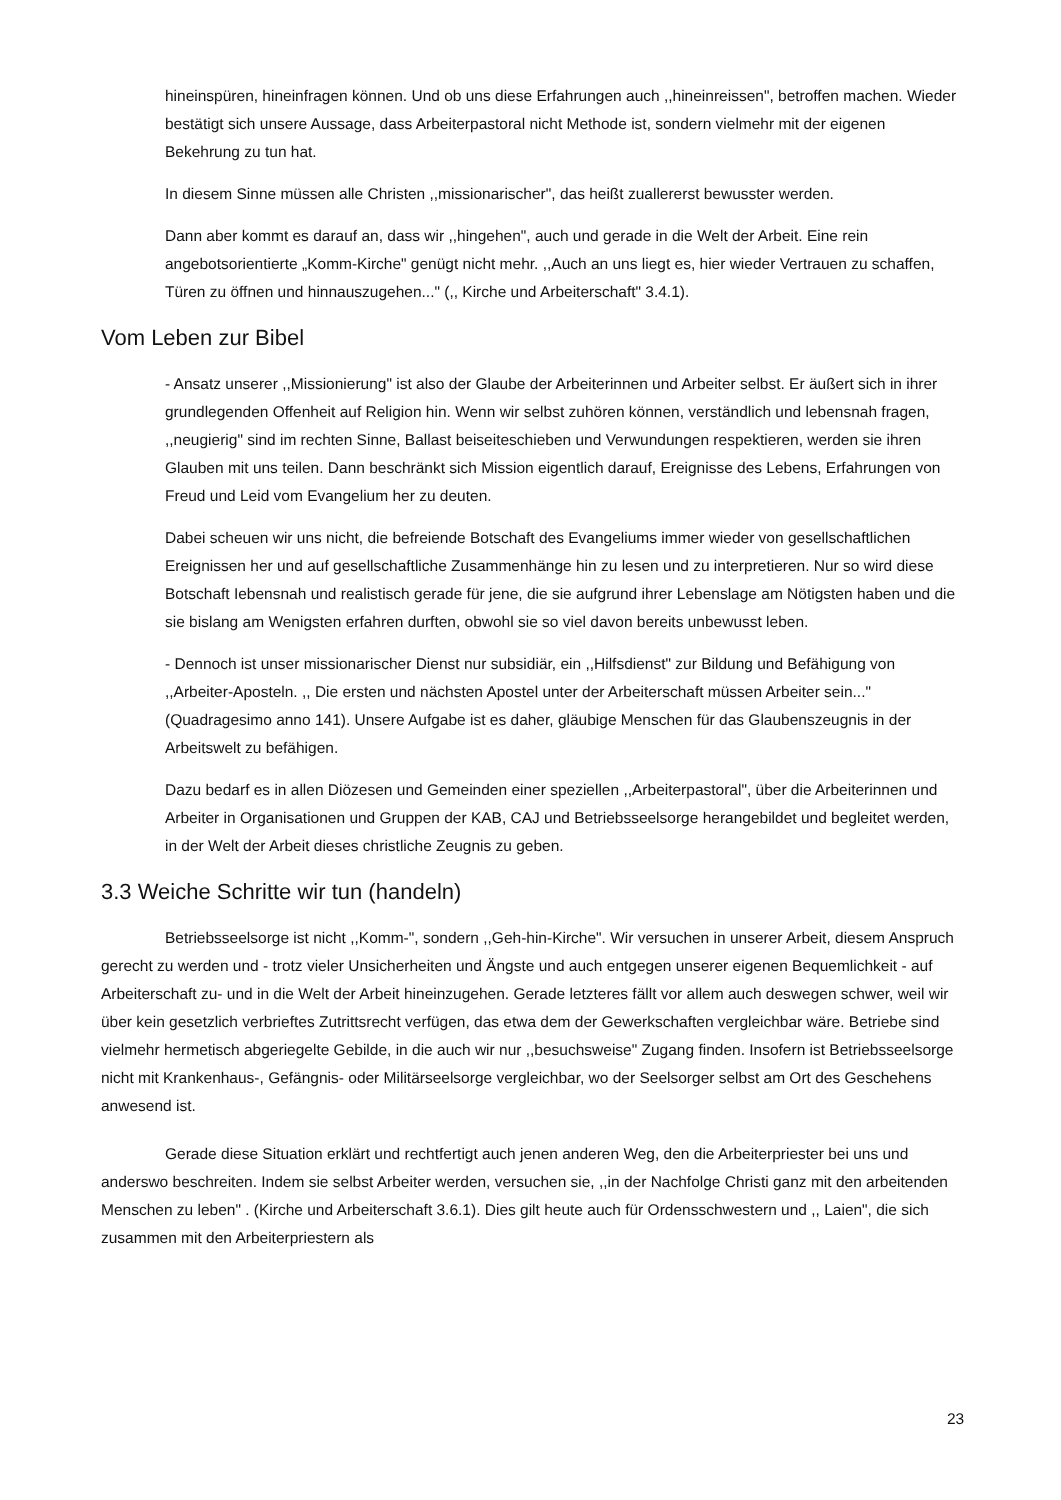hineinspüren, hineinfragen können. Und ob uns diese Erfahrungen auch ,,hineinreissen", betroffen machen. Wieder bestätigt sich unsere Aussage, dass Arbeiterpastoral nicht Methode ist, sondern vielmehr mit der eigenen Bekehrung zu tun hat.
In diesem Sinne müssen alle Christen ,,missionarischer", das heißt zuallererst bewusster werden.
Dann aber kommt es darauf an, dass wir ,,hingehen", auch und gerade in die Welt der Arbeit. Eine rein angebotsorientierte „Komm-Kirche" genügt nicht mehr. ,,Auch an uns liegt es, hier wieder Vertrauen zu schaffen, Türen zu öffnen und hinnauszugehen..." (,, Kirche und Arbeiterschaft" 3.4.1).
Vom Leben zur Bibel
- Ansatz unserer ,,Missionierung" ist also der Glaube der Arbeiterinnen und Arbeiter selbst. Er äußert sich in ihrer grundlegenden Offenheit auf Religion hin. Wenn wir selbst zuhören können, verständlich und lebensnah fragen, ,,neugierig" sind im rechten Sinne, Ballast beiseiteschieben und Verwundungen respektieren, werden sie ihren Glauben mit uns teilen. Dann beschränkt sich Mission eigentlich darauf, Ereignisse des Lebens, Erfahrungen von Freud und Leid vom Evangelium her zu deuten.
Dabei scheuen wir uns nicht, die befreiende Botschaft des Evangeliums immer wieder von gesellschaftlichen Ereignissen her und auf gesellschaftliche Zusammenhänge hin zu lesen und zu interpretieren. Nur so wird diese Botschaft Iebensnah und realistisch gerade für jene, die sie aufgrund ihrer Lebenslage am Nötigsten haben und die sie bislang am Wenigsten erfahren durften, obwohl sie so viel davon bereits unbewusst leben.
- Dennoch ist unser missionarischer Dienst nur subsidiär, ein ,,Hilfsdienst" zur Bildung und Befähigung von ,,Arbeiter-Aposteln. ,, Die ersten und nächsten Apostel unter der Arbeiterschaft müssen Arbeiter sein..." (Quadragesimo anno 141). Unsere Aufgabe ist es daher, gläubige Menschen für das Glaubenszeugnis in der Arbeitswelt zu befähigen.
Dazu bedarf es in allen Diözesen und Gemeinden einer speziellen ,,Arbeiterpastoral", über die Arbeiterinnen und Arbeiter in Organisationen und Gruppen der KAB, CAJ und Betriebsseelsorge herangebildet und begleitet werden, in der Welt der Arbeit dieses christliche Zeugnis zu geben.
3.3 Weiche Schritte wir tun (handeln)
Betriebsseelsorge ist nicht ,,Komm-", sondern ,,Geh-hin-Kirche". Wir versuchen in unserer Arbeit, diesem Anspruch gerecht zu werden und - trotz vieler Unsicherheiten und Ängste und auch entgegen unserer eigenen Bequemlichkeit - auf Arbeiterschaft zu- und in die Welt der Arbeit hineinzugehen. Gerade letzteres fällt vor allem auch deswegen schwer, weil wir über kein gesetzlich verbrieftes Zutrittsrecht verfügen, das etwa dem der Gewerkschaften vergleichbar wäre. Betriebe sind vielmehr hermetisch abgeriegelte Gebilde, in die auch wir nur ,,besuchsweise" Zugang finden. Insofern ist Betriebsseelsorge nicht mit Krankenhaus-, Gefängnis- oder Militärseelsorge vergleichbar, wo der Seelsorger selbst am Ort des Geschehens anwesend ist.
Gerade diese Situation erklärt und rechtfertigt auch jenen anderen Weg, den die Arbeiterpriester bei uns und anderswo beschreiten. Indem sie selbst Arbeiter werden, versuchen sie, ,,in der Nachfolge Christi ganz mit den arbeitenden Menschen zu leben" . (Kirche und Arbeiterschaft 3.6.1). Dies gilt heute auch für Ordensschwestern und ,, Laien", die sich zusammen mit den Arbeiterpriestern als
23